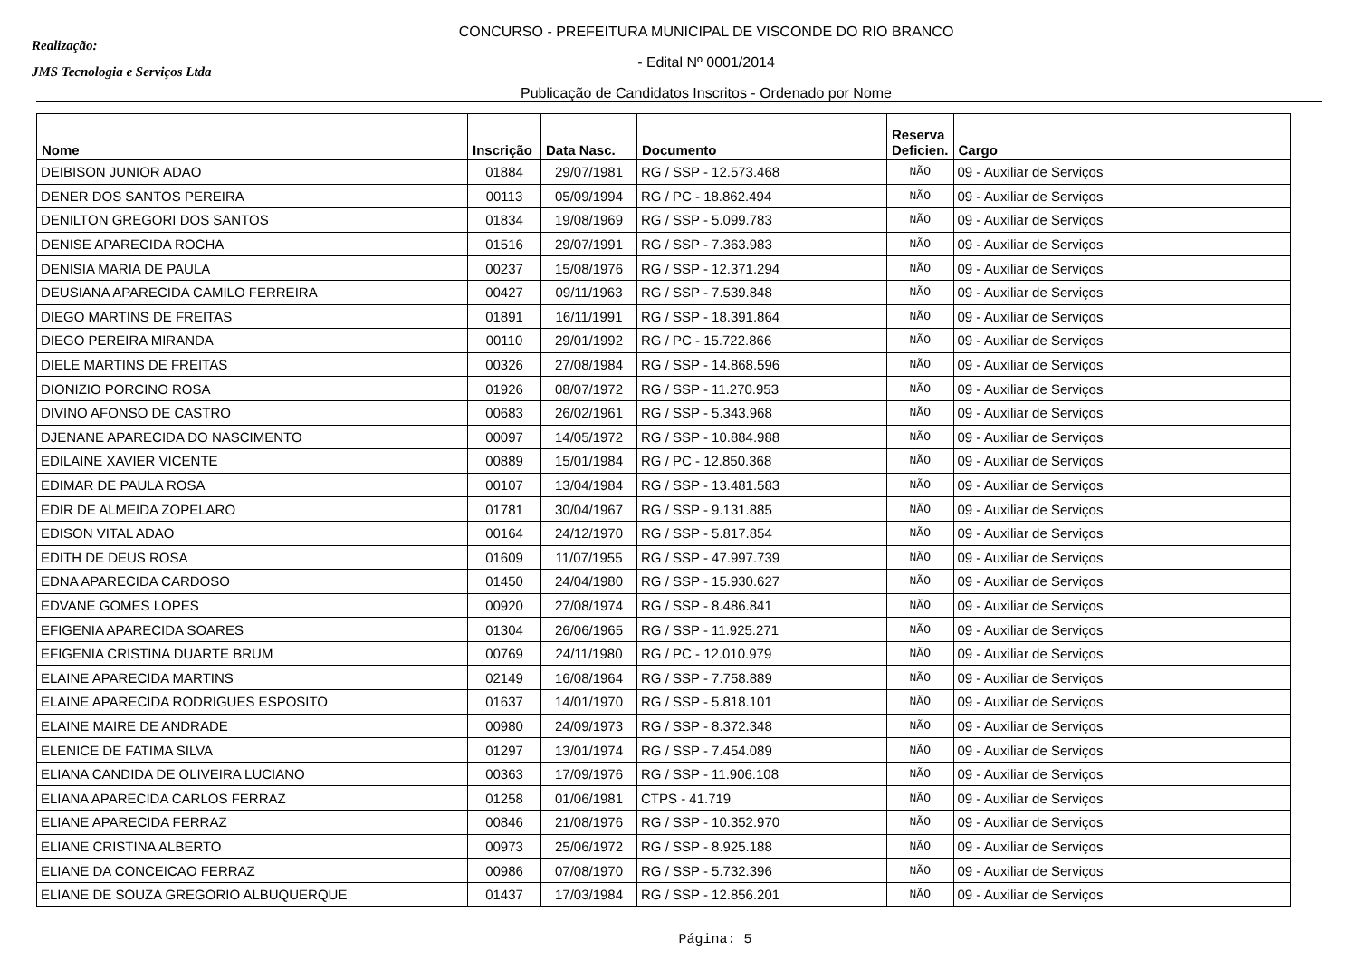Realização:
JMS Tecnologia e Serviços Ltda
CONCURSO - PREFEITURA MUNICIPAL DE VISCONDE DO RIO BRANCO
- Edital Nº 0001/2014
Publicação de Candidatos Inscritos - Ordenado por Nome
| Nome | Inscrição | Data Nasc. | Documento | Reserva Deficien. | Cargo |
| --- | --- | --- | --- | --- | --- |
| DEIBISON JUNIOR ADAO | 01884 | 29/07/1981 | RG / SSP - 12.573.468 | NÃO | 09 - Auxiliar de Serviços |
| DENER DOS SANTOS PEREIRA | 00113 | 05/09/1994 | RG / PC - 18.862.494 | NÃO | 09 - Auxiliar de Serviços |
| DENILTON GREGORI DOS SANTOS | 01834 | 19/08/1969 | RG / SSP - 5.099.783 | NÃO | 09 - Auxiliar de Serviços |
| DENISE APARECIDA ROCHA | 01516 | 29/07/1991 | RG / SSP - 7.363.983 | NÃO | 09 - Auxiliar de Serviços |
| DENISIA MARIA DE PAULA | 00237 | 15/08/1976 | RG / SSP - 12.371.294 | NÃO | 09 - Auxiliar de Serviços |
| DEUSIANA APARECIDA CAMILO FERREIRA | 00427 | 09/11/1963 | RG / SSP - 7.539.848 | NÃO | 09 - Auxiliar de Serviços |
| DIEGO MARTINS DE FREITAS | 01891 | 16/11/1991 | RG / SSP - 18.391.864 | NÃO | 09 - Auxiliar de Serviços |
| DIEGO PEREIRA MIRANDA | 00110 | 29/01/1992 | RG / PC - 15.722.866 | NÃO | 09 - Auxiliar de Serviços |
| DIELE MARTINS DE FREITAS | 00326 | 27/08/1984 | RG / SSP - 14.868.596 | NÃO | 09 - Auxiliar de Serviços |
| DIONIZIO PORCINO ROSA | 01926 | 08/07/1972 | RG / SSP - 11.270.953 | NÃO | 09 - Auxiliar de Serviços |
| DIVINO AFONSO DE CASTRO | 00683 | 26/02/1961 | RG / SSP - 5.343.968 | NÃO | 09 - Auxiliar de Serviços |
| DJENANE APARECIDA DO NASCIMENTO | 00097 | 14/05/1972 | RG / SSP - 10.884.988 | NÃO | 09 - Auxiliar de Serviços |
| EDILAINE XAVIER VICENTE | 00889 | 15/01/1984 | RG / PC - 12.850.368 | NÃO | 09 - Auxiliar de Serviços |
| EDIMAR DE PAULA ROSA | 00107 | 13/04/1984 | RG / SSP - 13.481.583 | NÃO | 09 - Auxiliar de Serviços |
| EDIR DE ALMEIDA ZOPELARO | 01781 | 30/04/1967 | RG / SSP - 9.131.885 | NÃO | 09 - Auxiliar de Serviços |
| EDISON VITAL ADAO | 00164 | 24/12/1970 | RG / SSP - 5.817.854 | NÃO | 09 - Auxiliar de Serviços |
| EDITH DE DEUS ROSA | 01609 | 11/07/1955 | RG / SSP - 47.997.739 | NÃO | 09 - Auxiliar de Serviços |
| EDNA APARECIDA CARDOSO | 01450 | 24/04/1980 | RG / SSP - 15.930.627 | NÃO | 09 - Auxiliar de Serviços |
| EDVANE GOMES LOPES | 00920 | 27/08/1974 | RG / SSP - 8.486.841 | NÃO | 09 - Auxiliar de Serviços |
| EFIGENIA APARECIDA SOARES | 01304 | 26/06/1965 | RG / SSP - 11.925.271 | NÃO | 09 - Auxiliar de Serviços |
| EFIGENIA CRISTINA DUARTE BRUM | 00769 | 24/11/1980 | RG / PC - 12.010.979 | NÃO | 09 - Auxiliar de Serviços |
| ELAINE APARECIDA MARTINS | 02149 | 16/08/1964 | RG / SSP - 7.758.889 | NÃO | 09 - Auxiliar de Serviços |
| ELAINE APARECIDA RODRIGUES ESPOSITO | 01637 | 14/01/1970 | RG / SSP - 5.818.101 | NÃO | 09 - Auxiliar de Serviços |
| ELAINE MAIRE DE ANDRADE | 00980 | 24/09/1973 | RG / SSP - 8.372.348 | NÃO | 09 - Auxiliar de Serviços |
| ELENICE DE FATIMA SILVA | 01297 | 13/01/1974 | RG / SSP - 7.454.089 | NÃO | 09 - Auxiliar de Serviços |
| ELIANA CANDIDA DE OLIVEIRA LUCIANO | 00363 | 17/09/1976 | RG / SSP - 11.906.108 | NÃO | 09 - Auxiliar de Serviços |
| ELIANA APARECIDA CARLOS FERRAZ | 01258 | 01/06/1981 | CTPS - 41.719 | NÃO | 09 - Auxiliar de Serviços |
| ELIANE APARECIDA FERRAZ | 00846 | 21/08/1976 | RG / SSP - 10.352.970 | NÃO | 09 - Auxiliar de Serviços |
| ELIANE CRISTINA ALBERTO | 00973 | 25/06/1972 | RG / SSP - 8.925.188 | NÃO | 09 - Auxiliar de Serviços |
| ELIANE DA CONCEICAO FERRAZ | 00986 | 07/08/1970 | RG / SSP - 5.732.396 | NÃO | 09 - Auxiliar de Serviços |
| ELIANE DE SOUZA GREGORIO ALBUQUERQUE | 01437 | 17/03/1984 | RG / SSP - 12.856.201 | NÃO | 09 - Auxiliar de Serviços |
Página: 5